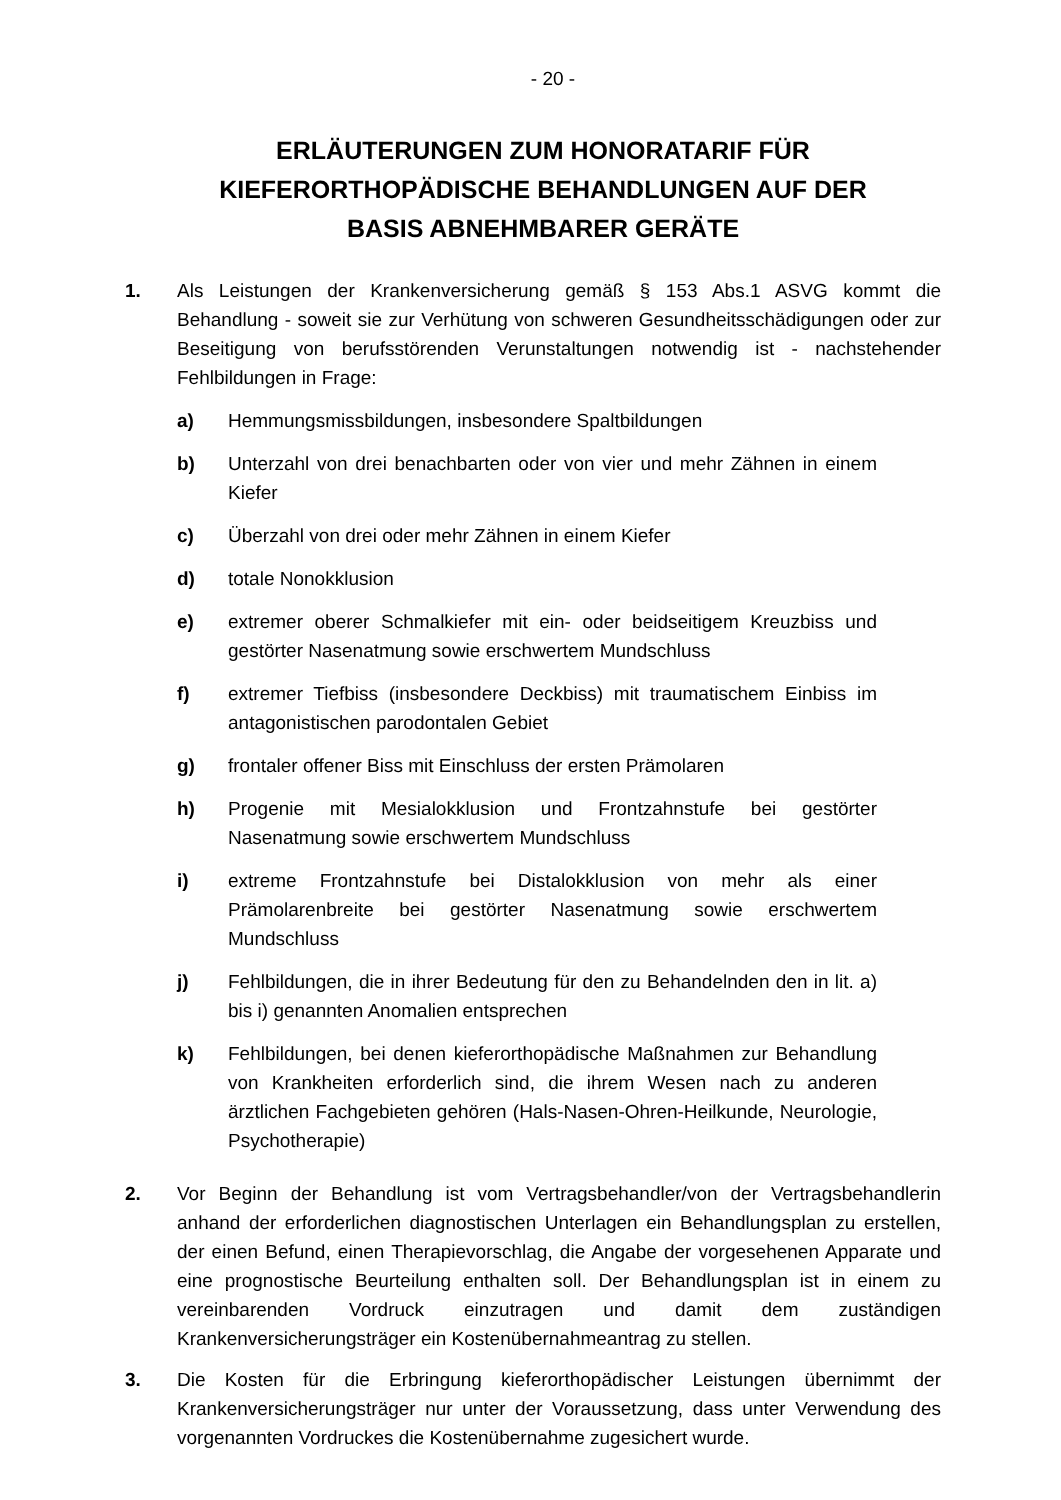- 20 -
ERLÄUTERUNGEN ZUM HONORATARIF FÜR
KIEFERORTHOPÄDISCHE BEHANDLUNGEN AUF DER
BASIS ABNEHMBARER GERÄTE
1. Als Leistungen der Krankenversicherung gemäß § 153 Abs.1 ASVG kommt die Behandlung - soweit sie zur Verhütung von schweren Gesundheitsschädigungen oder zur Beseitigung von berufsstörenden Verunstaltungen notwendig ist - nachstehender Fehlbildungen in Frage:
a) Hemmungsmissbildungen, insbesondere Spaltbildungen
b) Unterzahl von drei benachbarten oder von vier und mehr Zähnen in einem Kiefer
c) Überzahl von drei oder mehr Zähnen in einem Kiefer
d) totale Nonokklusion
e) extremer oberer Schmalkiefer mit ein- oder beidseitigem Kreuzbiss und gestörter Nasenatmung sowie erschwertem Mundschluss
f) extremer Tiefbiss (insbesondere Deckbiss) mit traumatischem Einbiss im antagonistischen parodontalen Gebiet
g) frontaler offener Biss mit Einschluss der ersten Prämolaren
h) Progenie mit Mesialokklusion und Frontzahnstufe bei gestörter Nasenatmung sowie erschwertem Mundschluss
i) extreme Frontzahnstufe bei Distalokklusion von mehr als einer Prämolarenbreite bei gestörter Nasenatmung sowie erschwertem Mundschluss
j) Fehlbildungen, die in ihrer Bedeutung für den zu Behandelnden den in lit. a) bis i) genannten Anomalien entsprechen
k) Fehlbildungen, bei denen kieferorthopädische Maßnahmen zur Behandlung von Krankheiten erforderlich sind, die ihrem Wesen nach zu anderen ärztlichen Fachgebieten gehören (Hals-Nasen-Ohren-Heilkunde, Neurologie, Psychotherapie)
2. Vor Beginn der Behandlung ist vom Vertragsbehandler/von der Vertragsbehandlerin anhand der erforderlichen diagnostischen Unterlagen ein Behandlungsplan zu erstellen, der einen Befund, einen Therapievorschlag, die Angabe der vorgesehenen Apparate und eine prognostische Beurteilung enthalten soll. Der Behandlungsplan ist in einem zu vereinbarenden Vordruck einzutragen und damit dem zuständigen Krankenversicherungsträger ein Kostenübernahmeantrag zu stellen.
3. Die Kosten für die Erbringung kieferorthopädischer Leistungen übernimmt der Krankenversicherungsträger nur unter der Voraussetzung, dass unter Verwendung des vorgenannten Vordruckes die Kostenübernahme zugesichert wurde.